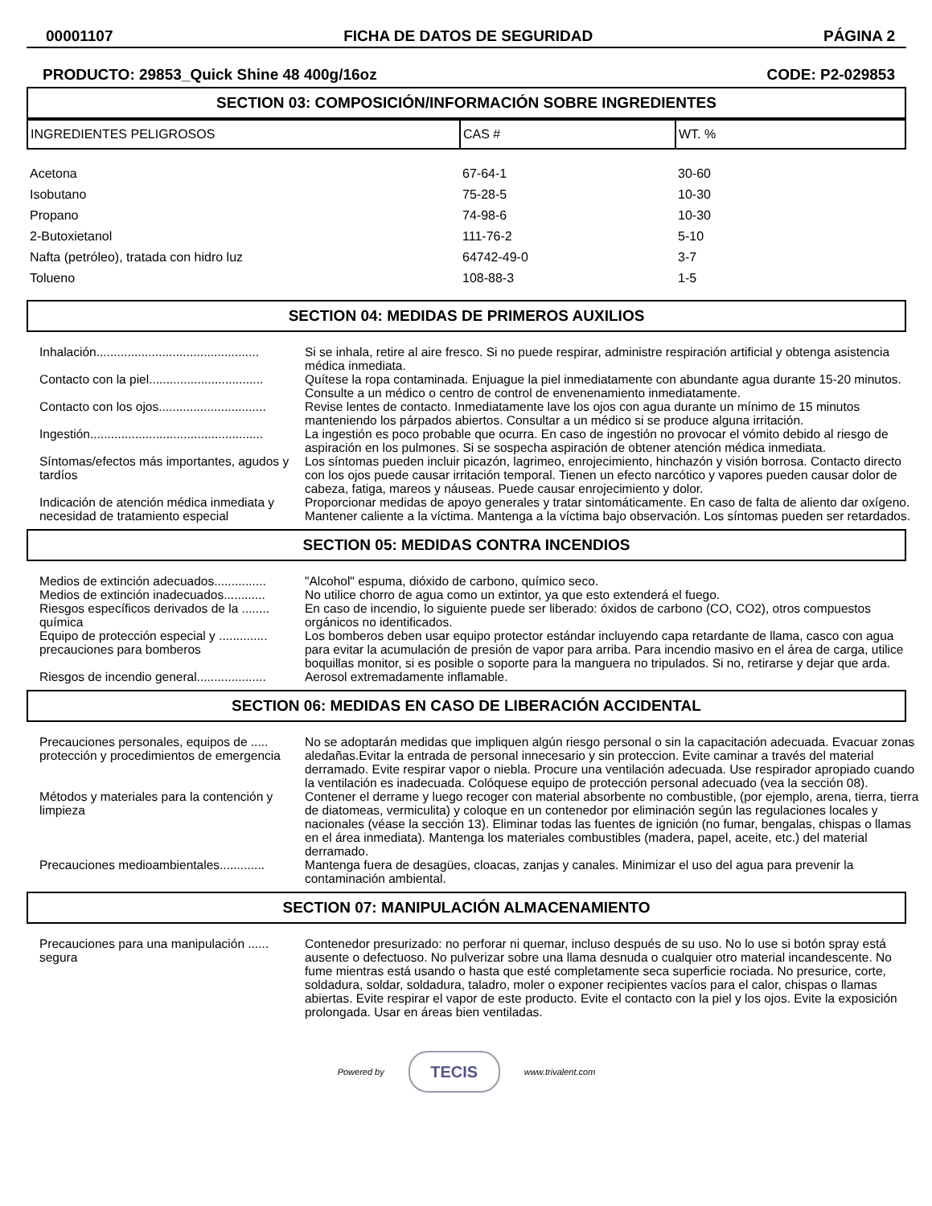00001107 FICHA DE DATOS DE SEGURIDAD PÁGINA 2
PRODUCTO: 29853_Quick Shine 48 400g/16oz CODE: P2-029853
SECTION 03: COMPOSICIÓN/INFORMACIÓN SOBRE INGREDIENTES
| INGREDIENTES PELIGROSOS | CAS # | WT. % |
| --- | --- | --- |
| Acetona | 67-64-1 | 30-60 |
| Isobutano | 75-28-5 | 10-30 |
| Propano | 74-98-6 | 10-30 |
| 2-Butoxietanol | 111-76-2 | 5-10 |
| Nafta (petróleo), tratada con hidro luz | 64742-49-0 | 3-7 |
| Tolueno | 108-88-3 | 1-5 |
SECTION 04: MEDIDAS DE PRIMEROS AUXILIOS
| Inhalación............................................... | Si se inhala, retire al aire fresco. Si no puede respirar, administre respiración artificial y obtenga asistencia médica inmediata. |
| Contacto con la piel................................. | Quítese la ropa contaminada. Enjuague la piel inmediatamente con abundante agua durante 15-20 minutos. Consulte a un médico o centro de control de envenenamiento inmediatamente. |
| Contacto con los ojos............................... | Revise lentes de contacto. Inmediatamente lave los ojos con agua durante un mínimo de 15 minutos manteniendo los párpados abiertos. Consultar a un médico si se produce alguna irritación. |
| Ingestión.................................................. | La ingestión es poco probable que ocurra. En caso de ingestión no provocar el vómito debido al riesgo de aspiración en los pulmones. Si se sospecha aspiración de obtener atención médica inmediata. |
| Síntomas/efectos más importantes, agudos y tardíos | Los síntomas pueden incluir picazón, lagrimeo, enrojecimiento, hinchazón y visión borrosa. Contacto directo con los ojos puede causar irritación temporal. Tienen un efecto narcótico y vapores pueden causar dolor de cabeza, fatiga, mareos y náuseas. Puede causar enrojecimiento y dolor. |
| Indicación de atención médica inmediata y necesidad de tratamiento especial | Proporcionar medidas de apoyo generales y tratar sintomáticamente. En caso de falta de aliento dar oxígeno. Mantener caliente a la víctima. Mantenga a la víctima bajo observación. Los síntomas pueden ser retardados. |
SECTION 05: MEDIDAS CONTRA INCENDIOS
| Medios de extinción adecuados............... | "Alcohol" espuma, dióxido de carbono, químico seco. |
| Medios de extinción inadecuados............ | No utilice chorro de agua como un extintor, ya que esto extenderá el fuego. |
| Riesgos específicos derivados de la ........ química | En caso de incendio, lo siguiente puede ser liberado: óxidos de carbono (CO, CO2), otros compuestos orgánicos no identificados. |
| Equipo de protección especial y .............. precauciones para bomberos | Los bomberos deben usar equipo protector estándar incluyendo capa retardante de llama, casco con agua para evitar la acumulación de presión de vapor para arriba. Para incendio masivo en el área de carga, utilice boquillas monitor, si es posible o soporte para la manguera no tripulados. Si no, retirarse y dejar que arda. |
| Riesgos de incendio general.................... | Aerosol extremadamente inflamable. |
SECTION 06: MEDIDAS EN CASO DE LIBERACIÓN ACCIDENTAL
| Precauciones personales, equipos de ..... protección y procedimientos de emergencia | No se adoptarán medidas que impliquen algún riesgo personal o sin la capacitación adecuada. Evacuar zonas aledañas.Evitar la entrada de personal innecesario y sin proteccion. Evite caminar a través del material derramado. Evite respirar vapor o niebla. Procure una ventilación adecuada. Use respirador apropiado cuando la ventilación es inadecuada. Colóquese equipo de protección personal adecuado (vea la sección 08). |
| Métodos y materiales para la contención y limpieza | Contener el derrame y luego recoger con material absorbente no combustible, (por ejemplo, arena, tierra, tierra de diatomeas, vermiculita) y coloque en un contenedor por eliminación según las regulaciones locales y nacionales (véase la sección 13). Eliminar todas las fuentes de ignición (no fumar, bengalas, chispas o llamas en el área inmediata). Mantenga los materiales combustibles (madera, papel, aceite, etc.) del material derramado. |
| Precauciones medioambientales............. | Mantenga fuera de desagües, cloacas, zanjas y canales. Minimizar el uso del agua para prevenir la contaminación ambiental. |
SECTION 07: MANIPULACIÓN ALMACENAMIENTO
| Precauciones para una manipulación ...... segura | Contenedor presurizado: no perforar ni quemar, incluso después de su uso. No lo use si botón spray está ausente o defectuoso. No pulverizar sobre una llama desnuda o cualquier otro material incandescente. No fume mientras está usando o hasta que esté completamente seca superficie rociada. No presurice, corte, soldadura, soldar, soldadura, taladro, moler o exponer recipientes vacíos para el calor, chispas o llamas abiertas. Evite respirar el vapor de este producto. Evite el contacto con la piel y los ojos. Evite la exposición prolongada. Usar en áreas bien ventiladas. |
Powered by TECIS www.trivalent.com